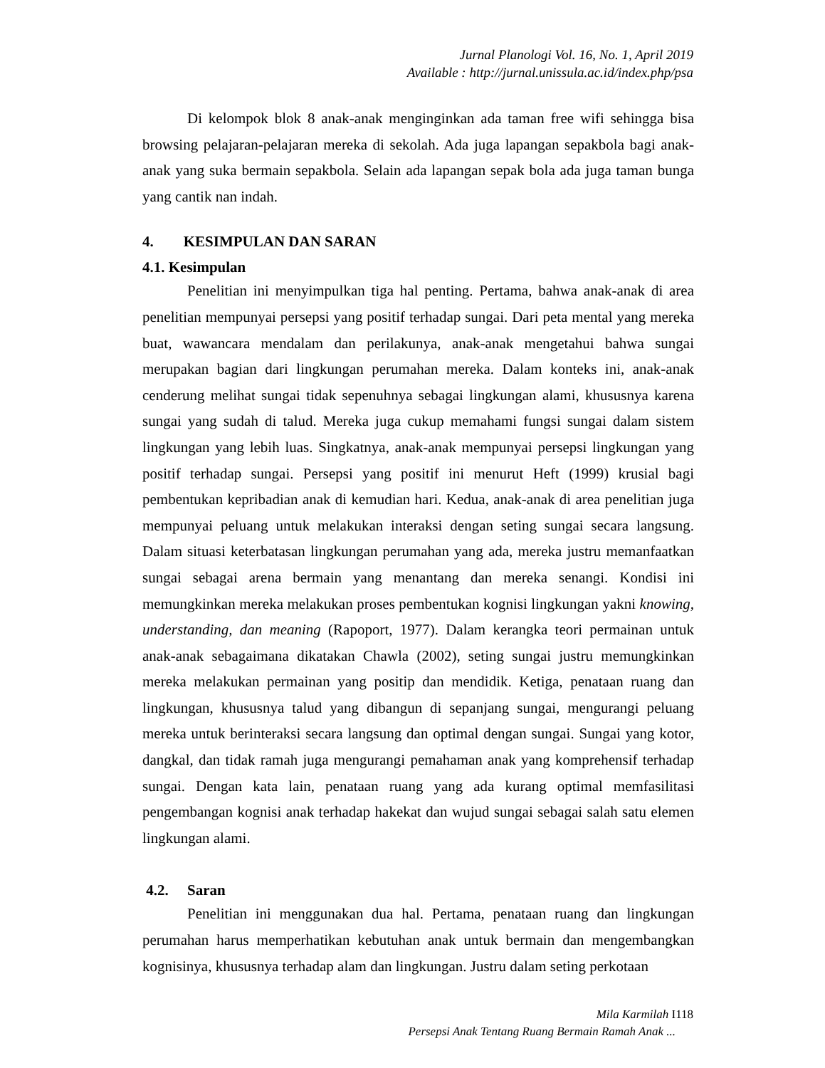Jurnal Planologi Vol. 16, No. 1, April 2019
Available : http://jurnal.unissula.ac.id/index.php/psa
Di kelompok blok 8 anak-anak menginginkan ada taman free wifi sehingga bisa browsing pelajaran-pelajaran mereka di sekolah. Ada juga lapangan sepakbola bagi anak-anak yang suka bermain sepakbola. Selain ada lapangan sepak bola ada juga taman bunga yang cantik nan indah.
4. KESIMPULAN DAN SARAN
4.1. Kesimpulan
Penelitian ini menyimpulkan tiga hal penting. Pertama, bahwa anak-anak di area penelitian mempunyai persepsi yang positif terhadap sungai. Dari peta mental yang mereka buat, wawancara mendalam dan perilakunya, anak-anak mengetahui bahwa sungai merupakan bagian dari lingkungan perumahan mereka. Dalam konteks ini, anak-anak cenderung melihat sungai tidak sepenuhnya sebagai lingkungan alami, khususnya karena sungai yang sudah di talud. Mereka juga cukup memahami fungsi sungai dalam sistem lingkungan yang lebih luas. Singkatnya, anak-anak mempunyai persepsi lingkungan yang positif terhadap sungai. Persepsi yang positif ini menurut Heft (1999) krusial bagi pembentukan kepribadian anak di kemudian hari. Kedua, anak-anak di area penelitian juga mempunyai peluang untuk melakukan interaksi dengan seting sungai secara langsung. Dalam situasi keterbatasan lingkungan perumahan yang ada, mereka justru memanfaatkan sungai sebagai arena bermain yang menantang dan mereka senangi. Kondisi ini memungkinkan mereka melakukan proses pembentukan kognisi lingkungan yakni knowing, understanding, dan meaning (Rapoport, 1977). Dalam kerangka teori permainan untuk anak-anak sebagaimana dikatakan Chawla (2002), seting sungai justru memungkinkan mereka melakukan permainan yang positip dan mendidik. Ketiga, penataan ruang dan lingkungan, khususnya talud yang dibangun di sepanjang sungai, mengurangi peluang mereka untuk berinteraksi secara langsung dan optimal dengan sungai. Sungai yang kotor, dangkal, dan tidak ramah juga mengurangi pemahaman anak yang komprehensif terhadap sungai. Dengan kata lain, penataan ruang yang ada kurang optimal memfasilitasi pengembangan kognisi anak terhadap hakekat dan wujud sungai sebagai salah satu elemen lingkungan alami.
4.2. Saran
Penelitian ini menggunakan dua hal. Pertama, penataan ruang dan lingkungan perumahan harus memperhatikan kebutuhan anak untuk bermain dan mengembangkan kognisinya, khususnya terhadap alam dan lingkungan. Justru dalam seting perkotaan
Mila Karmilah I118
Persepsi Anak Tentang Ruang Bermain Ramah Anak ...